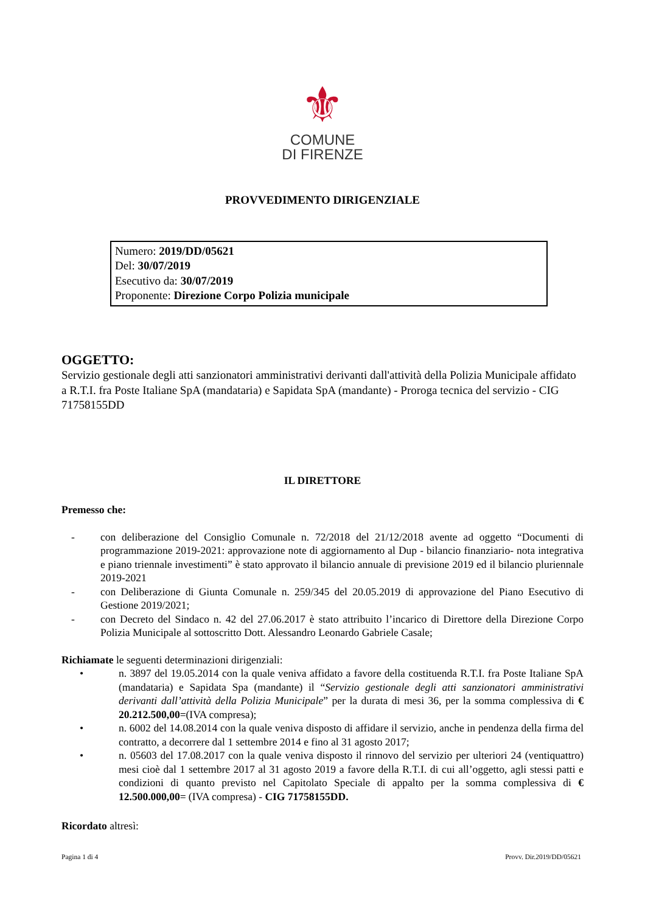⚜
COMUNE
DI FIRENZE
PROVVEDIMENTO DIRIGENZIALE
Numero: 2019/DD/05621
Del: 30/07/2019
Esecutivo da: 30/07/2019
Proponente: Direzione Corpo Polizia municipale
OGGETTO:
Servizio gestionale degli atti sanzionatori amministrativi derivanti dall'attività della Polizia Municipale affidato a R.T.I. fra Poste Italiane SpA (mandataria) e Sapidata SpA (mandante) - Proroga tecnica del servizio - CIG 71758155DD
IL DIRETTORE
Premesso che:
- con deliberazione del Consiglio Comunale n. 72/2018 del 21/12/2018 avente ad oggetto “Documenti di programmazione 2019-2021: approvazione note di aggiornamento al Dup - bilancio finanziario- nota integrativa e piano triennale investimenti” è stato approvato il bilancio annuale di previsione 2019 ed il bilancio pluriennale 2019-2021
- con Deliberazione di Giunta Comunale n. 259/345 del 20.05.2019 di approvazione del Piano Esecutivo di Gestione 2019/2021;
- con Decreto del Sindaco n. 42 del 27.06.2017 è stato attribuito l’incarico di Direttore della Direzione Corpo Polizia Municipale al sottoscritto Dott. Alessandro Leonardo Gabriele Casale;
Richiamate le seguenti determinazioni dirigenziali:
• n. 3897 del 19.05.2014 con la quale veniva affidato a favore della costituenda R.T.I. fra Poste Italiane SpA (mandataria) e Sapidata Spa (mandante) il “Servizio gestionale degli atti sanzionatori amministrativi derivanti dall’attività della Polizia Municipale” per la durata di mesi 36, per la somma complessiva di € 20.212.500,00=(IVA compresa);
• n. 6002 del 14.08.2014 con la quale veniva disposto di affidare il servizio, anche in pendenza della firma del contratto, a decorrere dal 1 settembre 2014 e fino al 31 agosto 2017;
• n. 05603 del 17.08.2017 con la quale veniva disposto il rinnovo del servizio per ulteriori 24 (ventiquattro) mesi cioè dal 1 settembre 2017 al 31 agosto 2019 a favore della R.T.I. di cui all’oggetto, agli stessi patti e condizioni di quanto previsto nel Capitolato Speciale di appalto per la somma complessiva di € 12.500.000,00= (IVA compresa) - CIG 71758155DD.
Ricordato altresì:
Pagina 1 di 4 Provv. Dir.2019/DD/05621